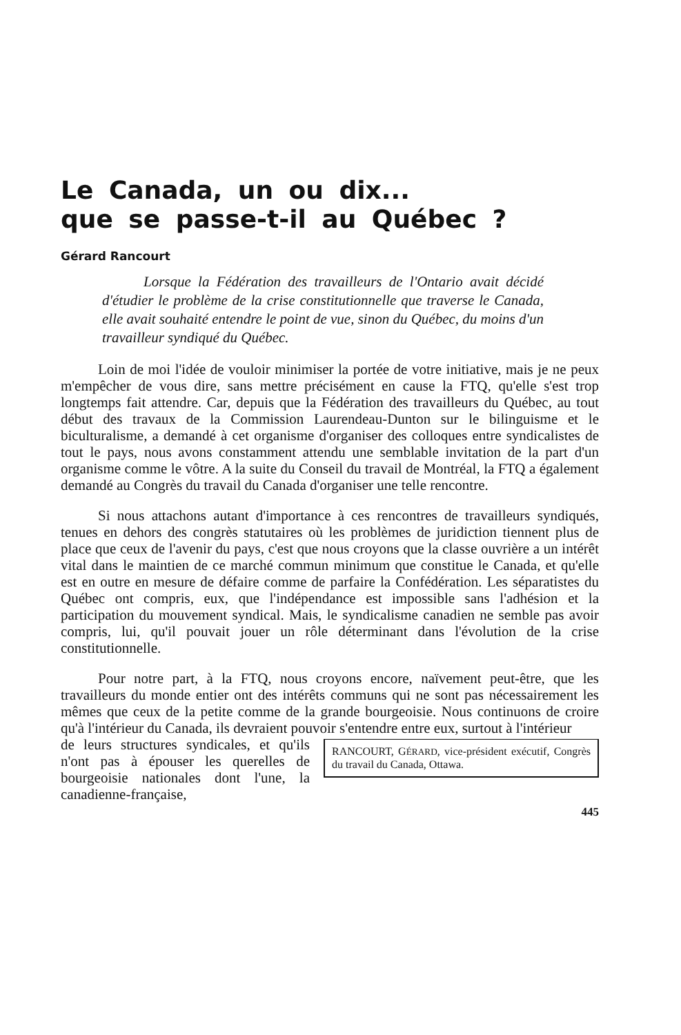Le Canada, un ou dix...
que se passe-t-il au Québec ?
Gérard Rancourt
Lorsque la Fédération des travailleurs de l'Ontario avait décidé d'étudier le problème de la crise constitutionnelle que traverse le Canada, elle avait souhaité entendre le point de vue, sinon du Québec, du moins d'un travailleur syndiqué du Québec.
Loin de moi l'idée de vouloir minimiser la portée de votre initiative, mais je ne peux m'empêcher de vous dire, sans mettre précisément en cause la FTQ, qu'elle s'est trop longtemps fait attendre. Car, depuis que la Fédération des travailleurs du Québec, au tout début des travaux de la Commission Laurendeau-Dunton sur le bilinguisme et le biculturalisme, a demandé à cet organisme d'organiser des colloques entre syndicalistes de tout le pays, nous avons constamment attendu une semblable invitation de la part d'un organisme comme le vôtre. A la suite du Conseil du travail de Montréal, la FTQ a également demandé au Congrès du travail du Canada d'organiser une telle rencontre.
Si nous attachons autant d'importance à ces rencontres de travailleurs syndiqués, tenues en dehors des congrès statutaires où les problèmes de juridiction tiennent plus de place que ceux de l'avenir du pays, c'est que nous croyons que la classe ouvrière a un intérêt vital dans le maintien de ce marché commun minimum que constitue le Canada, et qu'elle est en outre en mesure de défaire comme de parfaire la Confédération. Les séparatistes du Québec ont compris, eux, que l'indépendance est impossible sans l'adhésion et la participation du mouvement syndical. Mais, le syndicalisme canadien ne semble pas avoir compris, lui, qu'il pouvait jouer un rôle déterminant dans l'évolution de la crise constitutionnelle.
Pour notre part, à la FTQ, nous croyons encore, naïvement peut-être, que les travailleurs du monde entier ont des intérêts communs qui ne sont pas nécessairement les mêmes que ceux de la petite comme de la grande bourgeoisie. Nous continuons de croire qu'à l'intérieur du Canada, ils devraient pouvoir s'entendre entre eux, surtout à l'intérieur
RANCOURT, GÉRARD, vice-président exécutif, Congrès du travail du Canada, Ottawa.
de leurs structures syndicales, et qu'ils n'ont pas à épouser les querelles de bourgeoisie nationales dont l'une, la canadienne-française,
445